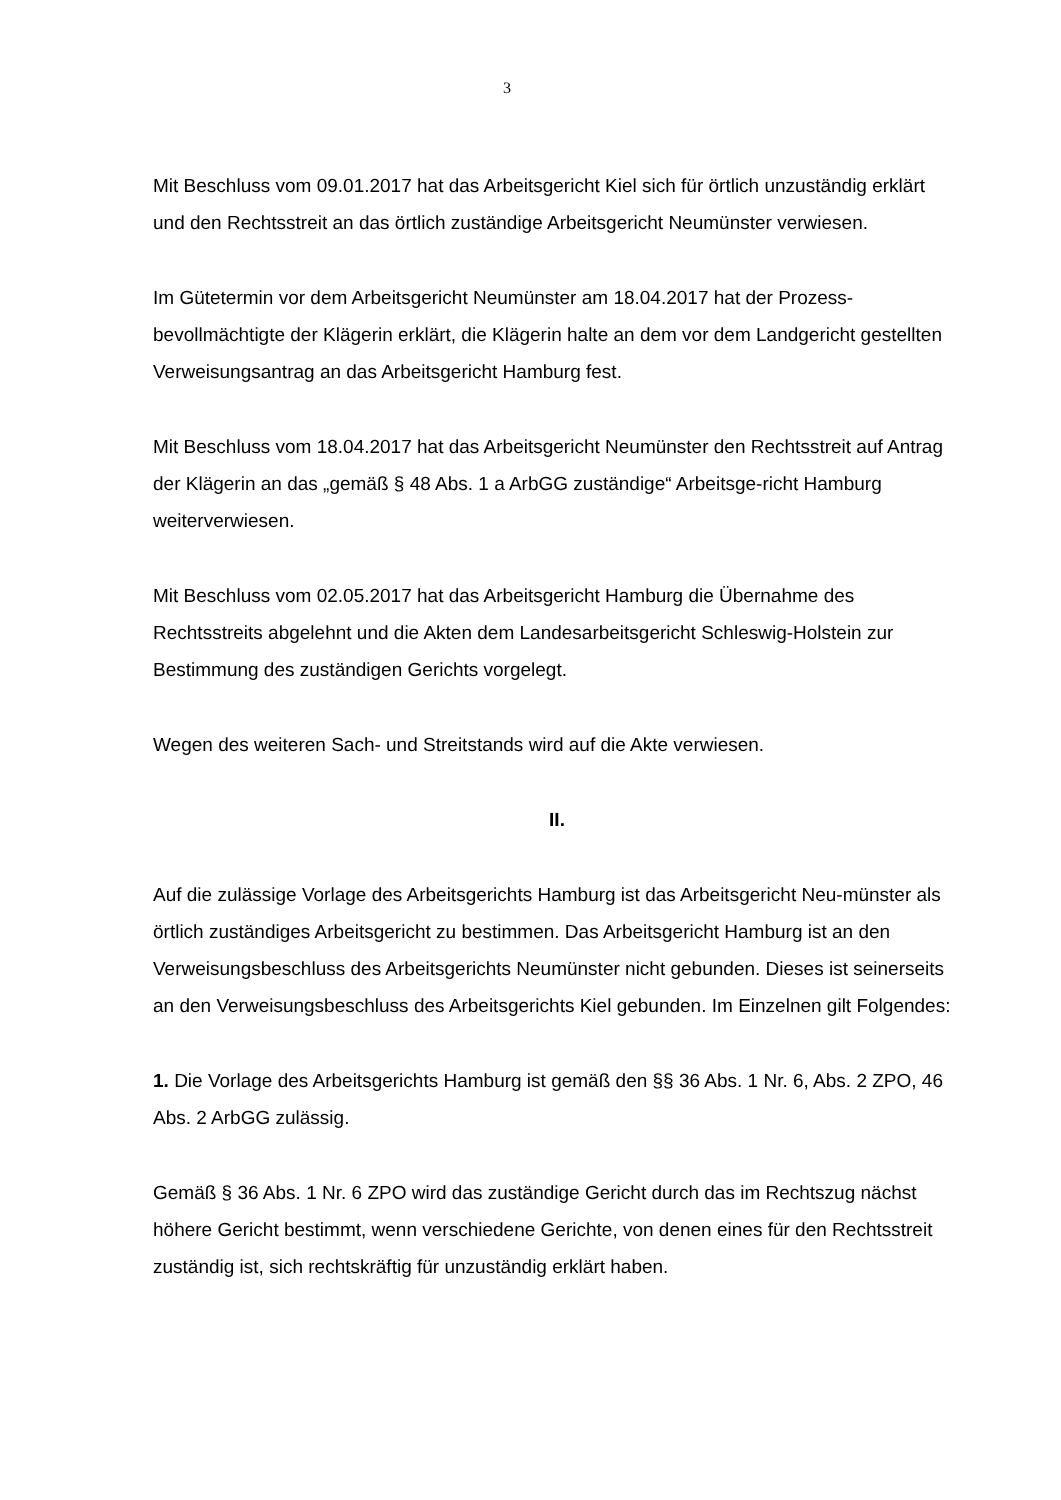3
Mit Beschluss vom 09.01.2017 hat das Arbeitsgericht Kiel sich für örtlich unzuständig erklärt und den Rechtsstreit an das örtlich zuständige Arbeitsgericht Neumünster verwiesen.
Im Gütetermin vor dem Arbeitsgericht Neumünster am 18.04.2017 hat der Prozess-bevollmächtigte der Klägerin erklärt, die Klägerin halte an dem vor dem Landgericht gestellten Verweisungsantrag an das Arbeitsgericht Hamburg fest.
Mit Beschluss vom 18.04.2017 hat das Arbeitsgericht Neumünster den Rechtsstreit auf Antrag der Klägerin an das „gemäß § 48 Abs. 1 a ArbGG zuständige“ Arbeitsge-richt Hamburg weiterverwiesen.
Mit Beschluss vom 02.05.2017 hat das Arbeitsgericht Hamburg die Übernahme des Rechtsstreits abgelehnt und die Akten dem Landesarbeitsgericht Schleswig-Holstein zur Bestimmung des zuständigen Gerichts vorgelegt.
Wegen des weiteren Sach- und Streitstands wird auf die Akte verwiesen.
II.
Auf die zulässige Vorlage des Arbeitsgerichts Hamburg ist das Arbeitsgericht Neu-münster als örtlich zuständiges Arbeitsgericht zu bestimmen. Das Arbeitsgericht Hamburg ist an den Verweisungsbeschluss des Arbeitsgerichts Neumünster nicht gebunden. Dieses ist seinerseits an den Verweisungsbeschluss des Arbeitsgerichts Kiel gebunden. Im Einzelnen gilt Folgendes:
1. Die Vorlage des Arbeitsgerichts Hamburg ist gemäß den §§ 36 Abs. 1 Nr. 6, Abs. 2 ZPO, 46 Abs. 2 ArbGG zulässig.
Gemäß § 36 Abs. 1 Nr. 6 ZPO wird das zuständige Gericht durch das im Rechtszug nächst höhere Gericht bestimmt, wenn verschiedene Gerichte, von denen eines für den Rechtsstreit zuständig ist, sich rechtskräftig für unzuständig erklärt haben.